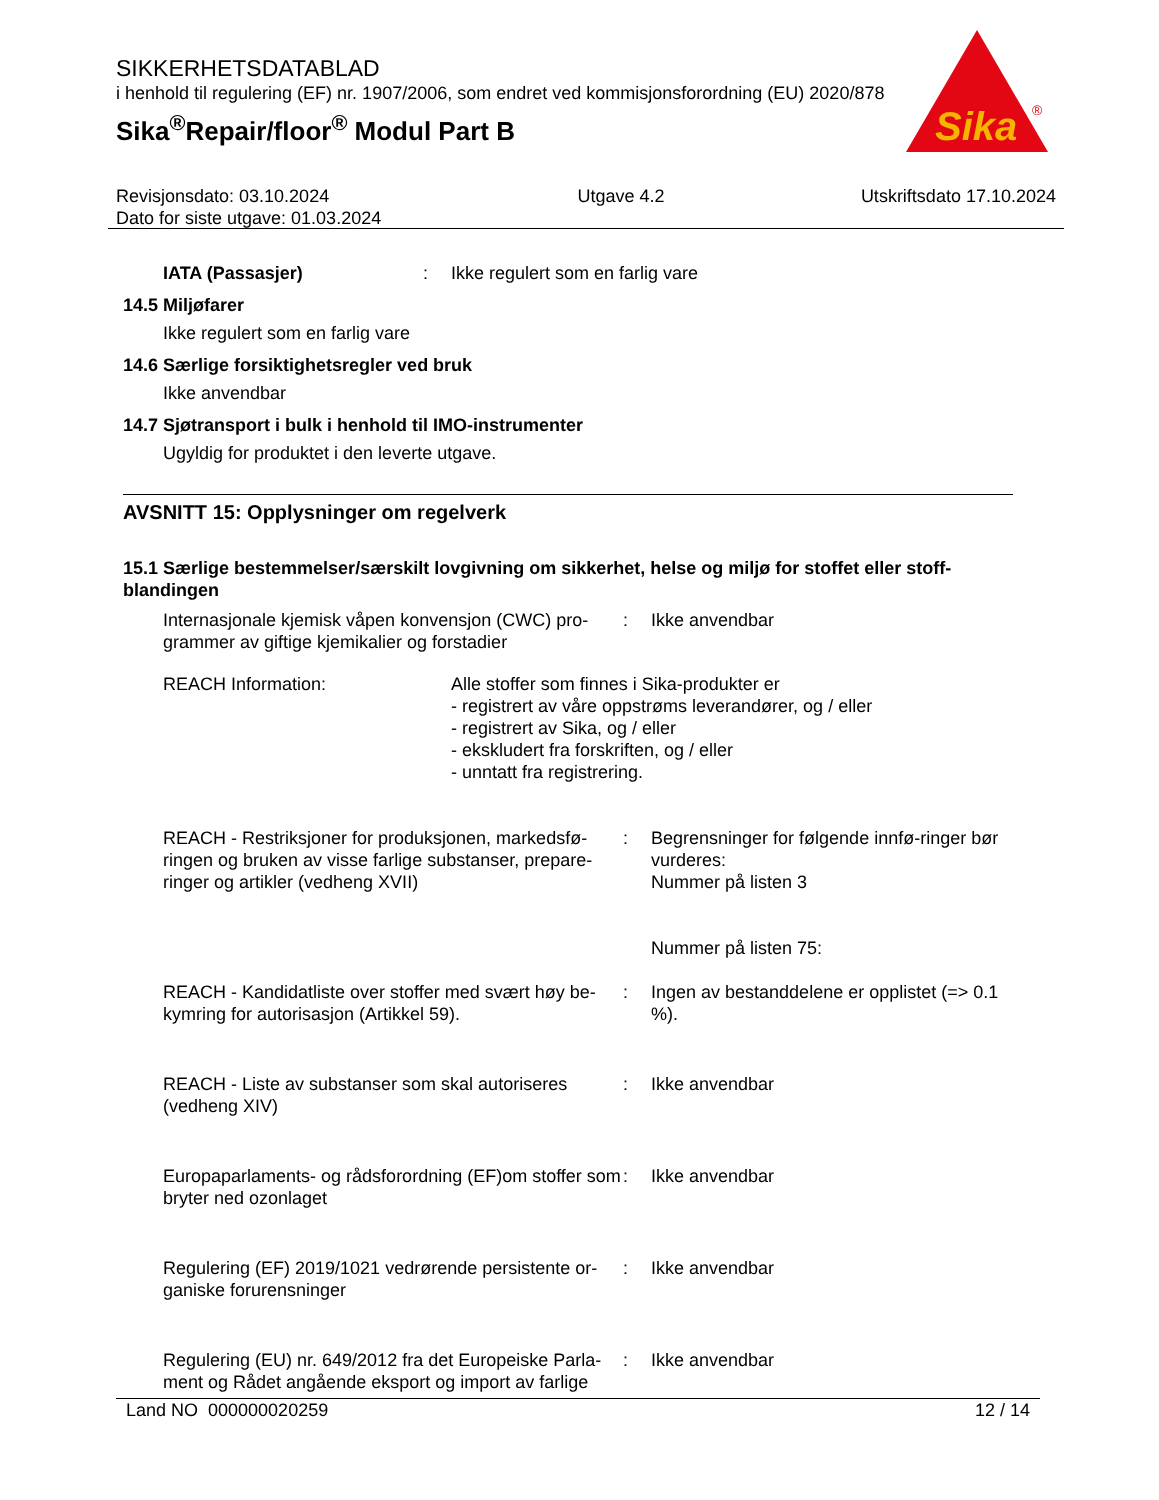SIKKERHETSDATABLAD
i henhold til regulering (EF) nr. 1907/2006, som endret ved kommisjonsforordning (EU) 2020/878
Sika<sup>®</sup>Repair/floor<sup>®</sup> Modul Part B
Sika
®
Revisjonsdato: 03.10.2024
Dato for siste utgave: 01.03.2024
Utgave 4.2 Utskriftsdato 17.10.2024
IATA (Passasjer) : Ikke regulert som en farlig vare
14.5 Miljøfarer
Ikke regulert som en farlig vare
14.6 Særlige forsiktighetsregler ved bruk
Ikke anvendbar
14.7 Sjøtransport i bulk i henhold til IMO-instrumenter
Ugyldig for produktet i den leverte utgave.
AVSNITT 15: Opplysninger om regelverk
15.1 Særlige bestemmelser/særskilt lovgivning om sikkerhet, helse og miljø for stoffet eller stoff-blandingen
Internasjonale kjemisk våpen konvensjon (CWC) pro-grammer av giftige kjemikalier og forstadier
: Ikke anvendbar
REACH Information: Alle stoffer som finnes i Sika-produkter er
- registrert av våre oppstrøms leverandører, og / eller
- registrert av Sika, og / eller
- ekskludert fra forskriften, og / eller
- unntatt fra registrering.
REACH - Restriksjoner for produksjonen, markedsfø-ringen og bruken av visse farlige substanser, prepare-ringer og artikler (vedheng XVII)
: Begrensninger for følgende innfø-ringer bør vurderes:
Nummer på listen 3
Nummer på listen 75:
REACH - Kandidatliste over stoffer med svært høy be-kymring for autorisasjon (Artikkel 59).
: Ingen av bestanddelene er opplistet (=> 0.1 %).
REACH - Liste av substanser som skal autoriseres (vedheng XIV)
: Ikke anvendbar
Europaparlaments- og rådsforordning (EF)om stoffer som bryter ned ozonlaget
: Ikke anvendbar
Regulering (EF) 2019/1021 vedrørende persistente or-ganiske forurensninger
: Ikke anvendbar
Regulering (EU) nr. 649/2012 fra det Europeiske Parla-ment og Rådet angående eksport og import av farlige
: Ikke anvendbar
Land NO 000000020259 12 / 14